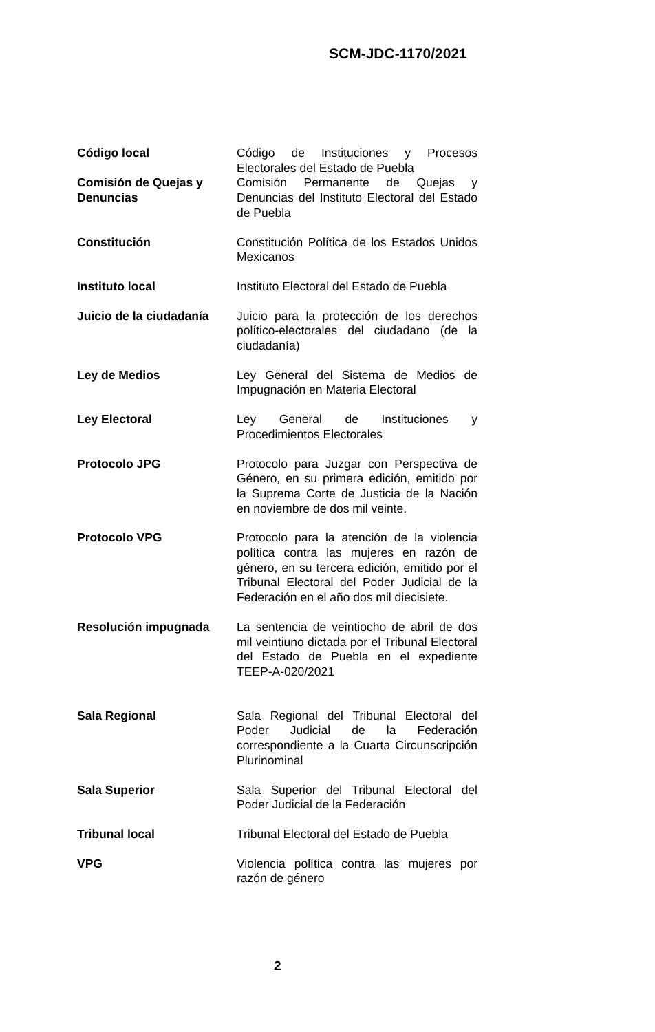SCM-JDC-1170/2021
| Código local | Código de Instituciones y Procesos Electorales del Estado de Puebla |
| Comisión de Quejas y Denuncias | Comisión Permanente de Quejas y Denuncias del Instituto Electoral del Estado de Puebla |
| Constitución | Constitución Política de los Estados Unidos Mexicanos |
| Instituto local | Instituto Electoral del Estado de Puebla |
| Juicio de la ciudadanía | Juicio para la protección de los derechos político-electorales del ciudadano (de la ciudadanía) |
| Ley de Medios | Ley General del Sistema de Medios de Impugnación en Materia Electoral |
| Ley Electoral | Ley General de Instituciones y Procedimientos Electorales |
| Protocolo JPG | Protocolo para Juzgar con Perspectiva de Género, en su primera edición, emitido por la Suprema Corte de Justicia de la Nación en noviembre de dos mil veinte. |
| Protocolo VPG | Protocolo para la atención de la violencia política contra las mujeres en razón de género, en su tercera edición, emitido por el Tribunal Electoral del Poder Judicial de la Federación en el año dos mil diecisiete. |
| Resolución impugnada | La sentencia de veintiocho de abril de dos mil veintiuno dictada por el Tribunal Electoral del Estado de Puebla en el expediente TEEP-A-020/2021 |
| Sala Regional | Sala Regional del Tribunal Electoral del Poder Judicial de la Federación correspondiente a la Cuarta Circunscripción Plurinominal |
| Sala Superior | Sala Superior del Tribunal Electoral del Poder Judicial de la Federación |
| Tribunal local | Tribunal Electoral del Estado de Puebla |
| VPG | Violencia política contra las mujeres por razón de género |
2